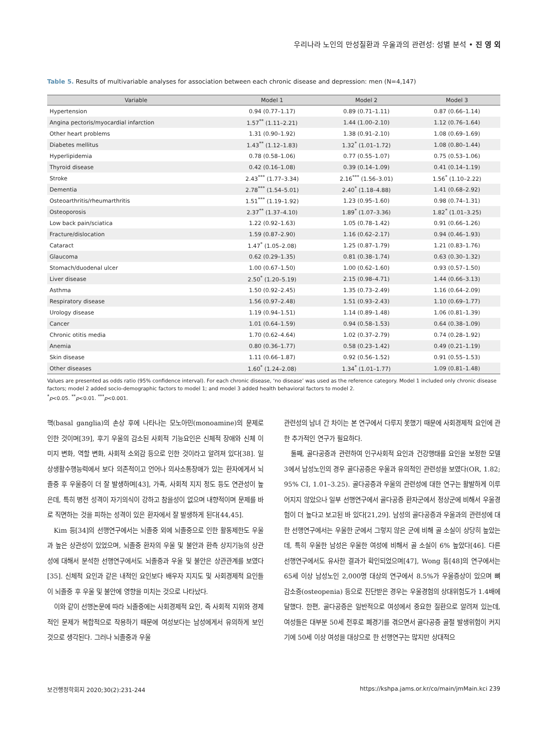우리나라 노인의 만성질환과 우울과의 관련성: 성별 분석 • 진 영 외
Table 5. Results of multivariable analyses for association between each chronic disease and depression: men (N=4,147)
| Variable | Model 1 | Model 2 | Model 3 |
| --- | --- | --- | --- |
| Hypertension | 0.94 (0.77–1.17) | 0.89 (0.71–1.11) | 0.87 (0.66–1.14) |
| Angina pectoris/myocardial infarction | 1.57<sup>**</sup> (1.11–2.21) | 1.44 (1.00–2.10) | 1.12 (0.76–1.64) |
| Other heart problems | 1.31 (0.90–1.92) | 1.38 (0.91–2.10) | 1.08 (0.69–1.69) |
| Diabetes mellitus | 1.43<sup>**</sup> (1.12–1.83) | 1.32<sup>*</sup> (1.01–1.72) | 1.08 (0.80–1.44) |
| Hyperlipidemia | 0.78 (0.58–1.06) | 0.77 (0.55–1.07) | 0.75 (0.53–1.06) |
| Thyroid disease | 0.42 (0.16–1.08) | 0.39 (0.14–1.09) | 0.41 (0.14–1.19) |
| Stroke | 2.43<sup>***</sup> (1.77–3.34) | 2.16<sup>***</sup> (1.56–3.01) | 1.56<sup>*</sup> (1.10–2.22) |
| Dementia | 2.78<sup>***</sup> (1.54–5.01) | 2.40<sup>*</sup> (1.18–4.88) | 1.41 (0.68–2.92) |
| Osteoarthritis/rheumarthritis | 1.51<sup>***</sup> (1.19–1.92) | 1.23 (0.95–1.60) | 0.98 (0.74–1.31) |
| Osteoporosis | 2.37<sup>**</sup> (1.37–4.10) | 1.89<sup>*</sup> (1.07–3.36) | 1.82<sup>*</sup> (1.01–3.25) |
| Low back pain/sciatica | 1.22 (0.92–1.63) | 1.05 (0.78–1.42) | 0.91 (0.66–1.26) |
| Fracture/dislocation | 1.59 (0.87–2.90) | 1.16 (0.62–2.17) | 0.94 (0.46–1.93) |
| Cataract | 1.47<sup>*</sup> (1.05–2.08) | 1.25 (0.87–1.79) | 1.21 (0.83–1.76) |
| Glaucoma | 0.62 (0.29–1.35) | 0.81 (0.38–1.74) | 0.63 (0.30–1.32) |
| Stomach/duodenal ulcer | 1.00 (0.67–1.50) | 1.00 (0.62–1.60) | 0.93 (0.57–1.50) |
| Liver disease | 2.50<sup>*</sup> (1.20–5.19) | 2.15 (0.98–4.71) | 1.44 (0.66–3.13) |
| Asthma | 1.50 (0.92–2.45) | 1.35 (0.73–2.49) | 1.16 (0.64–2.09) |
| Respiratory disease | 1.56 (0.97–2.48) | 1.51 (0.93–2.43) | 1.10 (0.69–1.77) |
| Urology disease | 1.19 (0.94–1.51) | 1.14 (0.89–1.48) | 1.06 (0.81–1.39) |
| Cancer | 1.01 (0.64–1.59) | 0.94 (0.58–1.53) | 0.64 (0.38–1.09) |
| Chronic otitis media | 1.70 (0.62–4.64) | 1.02 (0.37–2.79) | 0.74 (0.28–1.92) |
| Anemia | 0.80 (0.36–1.77) | 0.58 (0.23–1.42) | 0.49 (0.21–1.19) |
| Skin disease | 1.11 (0.66–1.87) | 0.92 (0.56–1.52) | 0.91 (0.55–1.53) |
| Other diseases | 1.60<sup>*</sup> (1.24–2.08) | 1.34<sup>*</sup> (1.01–1.77) | 1.09 (0.81–1.48) |
Values are presented as odds ratio (95% confidence interval). For each chronic disease, ‘no disease’ was used as the reference category. Model 1 included only chronic disease factors; model 2 added socio-demographic factors to model 1; and model 3 added health behavioral factors to model 2.
<sup>*</sup> p<0.05. <sup>**</sup>p<0.01. <sup>***</sup>p<0.001.
핵(basal ganglia)의 손상 후에 나타나는 모노아민(monoamine)의 문제로 인한 것이며[39], 후기 우울의 감소된 사회적 기능요인은 신체적 장애와 신체 이미지 변화, 역할 변화, 사회적 소외감 등으로 인한 것이라고 알려져 있다[38]. 일상생활수행능력에서 보다 의존적이고 언어나 의사소통장애가 있는 환자에게서 뇌졸중 후 우울증이 더 잘 발생하며[43], 가족, 사회적 지지 정도 등도 연관성이 높은데, 특히 병전 성격이 자기의식이 강하고 참을성이 없으며 내향적이며 문제를 바로 직면하는 것을 피하는 성격이 있은 환자에서 잘 발생하게 된다[44,45].
Kim 등[34]의 선행연구에서는 뇌졸중 외에 뇌졸중으로 인한 활동제한도 우울과 높은 상관성이 있었으며, 뇌졸중 환자의 우울 및 불안과 환측 상지기능의 상관성에 대해서 분석한 선행연구에서도 뇌졸중과 우울 및 불안은 상관관계를 보였다[35]. 신체적 요인과 같은 내적인 요인보다 배우자 지지도 및 사회경제적 요인들이 뇌졸중 후 우울 및 불안에 영향을 미치는 것으로 나타났다.
이와 같이 선행논문에 따라 뇌졸중에는 사회경제적 요인, 즉 사회적 지위와 경제적인 문제가 복합적으로 작용하기 때문에 여성보다는 남성에게서 유의하게 보인 것으로 생각된다. 그러나 뇌졸중과 우울
관련성의 남녀 간 차이는 본 연구에서 다루지 못했기 때문에 사회경제적 요인에 관한 추가적인 연구가 필요하다.
둘째, 골다공증과 관련하여 인구사회적 요인과 건강행태를 요인을 보정한 모델 3에서 남성노인의 경우 골다공증은 우울과 유의적인 관련성을 보였다(OR, 1.82; 95% CI, 1.01–3.25). 골다공증과 우울의 관련성에 대한 연구는 활발하게 이루어지지 않았으나 일부 선행연구에서 골다공증 환자군에서 정상군에 비해서 우울경험이 더 높다고 보고된 바 있다[21,29]. 남성의 골다공증과 우울과의 관련성에 대한 선행연구에서는 우울한 군에서 그렇지 않은 군에 비해 골 소실이 상당히 높았는데, 특히 우울한 남성은 우울한 여성에 비해서 골 소실이 6% 높았다[46]. 다른 선행연구에서도 유사한 결과가 확인되었으며[47], Wong 등[48]의 연구에서는 65세 이상 남성노인 2,000명 대상의 연구에서 8.5%가 우울증상이 있으며 뼈 감소증(osteopenia) 등으로 진단받은 경우는 우울경험의 상대위험도가 1.4배에 달했다. 한편, 골다공증은 일반적으로 여성에서 중요한 질환으로 알려져 있는데, 여성들은 대부분 50세 전후로 폐경기를 겪으면서 골다공증 골절 발생위험이 커지기에 50세 이상 여성을 대상으로 한 선행연구는 많지만 상대적으
보건행정학회지 2020;30(2):231-244 https://kshpa.jams.or.kr/co/main/jmMain.kci 239